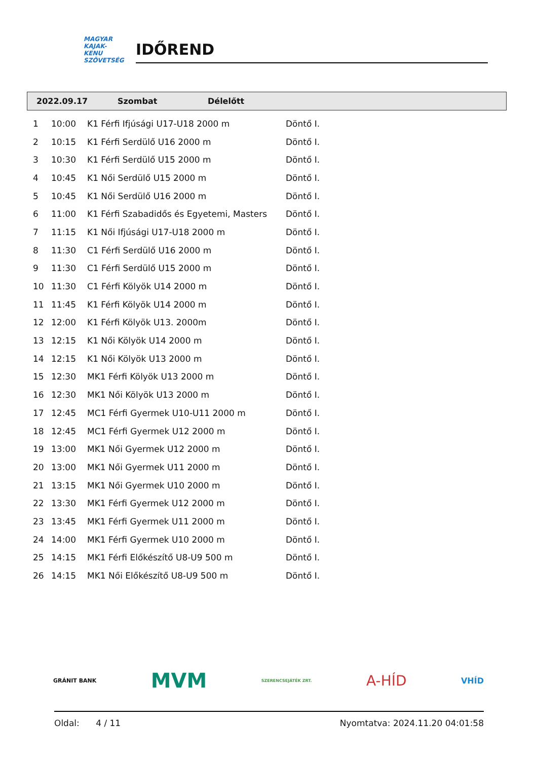MAGYAR
KAJAK-KENU
SZÖVETSÉG
IDŐREND
2022.09.17 Szombat Délelőtt
| 1 | 10:00 | K1 Férfi Ifjúsági U17-U18 2000 m | Döntő I. |
| 2 | 10:15 | K1 Férfi Serdülő U16 2000 m | Döntő I. |
| 3 | 10:30 | K1 Férfi Serdülő U15 2000 m | Döntő I. |
| 4 | 10:45 | K1 Női Serdülő U15 2000 m | Döntő I. |
| 5 | 10:45 | K1 Női Serdülő U16 2000 m | Döntő I. |
| 6 | 11:00 | K1 Férfi Szabadidős és Egyetemi, Masters | Döntő I. |
| 7 | 11:15 | K1 Női Ifjúsági U17-U18 2000 m | Döntő I. |
| 8 | 11:30 | C1 Férfi Serdülő U16 2000 m | Döntő I. |
| 9 | 11:30 | C1 Férfi Serdülő U15 2000 m | Döntő I. |
| 10 | 11:30 | C1 Férfi Kölyök U14 2000 m | Döntő I. |
| 11 | 11:45 | K1 Férfi Kölyök U14 2000 m | Döntő I. |
| 12 | 12:00 | K1 Férfi Kölyök U13. 2000m | Döntő I. |
| 13 | 12:15 | K1 Női Kölyök U14 2000 m | Döntő I. |
| 14 | 12:15 | K1 Női Kölyök U13 2000 m | Döntő I. |
| 15 | 12:30 | MK1 Férfi Kölyök U13 2000 m | Döntő I. |
| 16 | 12:30 | MK1 Női Kölyök U13 2000 m | Döntő I. |
| 17 | 12:45 | MC1 Férfi Gyermek U10-U11 2000 m | Döntő I. |
| 18 | 12:45 | MC1 Férfi Gyermek U12 2000 m | Döntő I. |
| 19 | 13:00 | MK1 Női Gyermek U12 2000 m | Döntő I. |
| 20 | 13:00 | MK1 Női Gyermek U11 2000 m | Döntő I. |
| 21 | 13:15 | MK1 Női Gyermek U10 2000 m | Döntő I. |
| 22 | 13:30 | MK1 Férfi Gyermek U12 2000 m | Döntő I. |
| 23 | 13:45 | MK1 Férfi Gyermek U11 2000 m | Döntő I. |
| 24 | 14:00 | MK1 Férfi Gyermek U10 2000 m | Döntő I. |
| 25 | 14:15 | MK1 Férfi Előkészítő U8-U9 500 m | Döntő I. |
| 26 | 14:15 | MK1 Női Előkészítő U8-U9 500 m | Döntő I. |
GRÁNIT BANK MVM SZERENCSEJÁTÉK ZRT. A-HÍD VHÍD
Oldal: 4 / 11 Nyomtatva: 2024.11.20 04:01:58